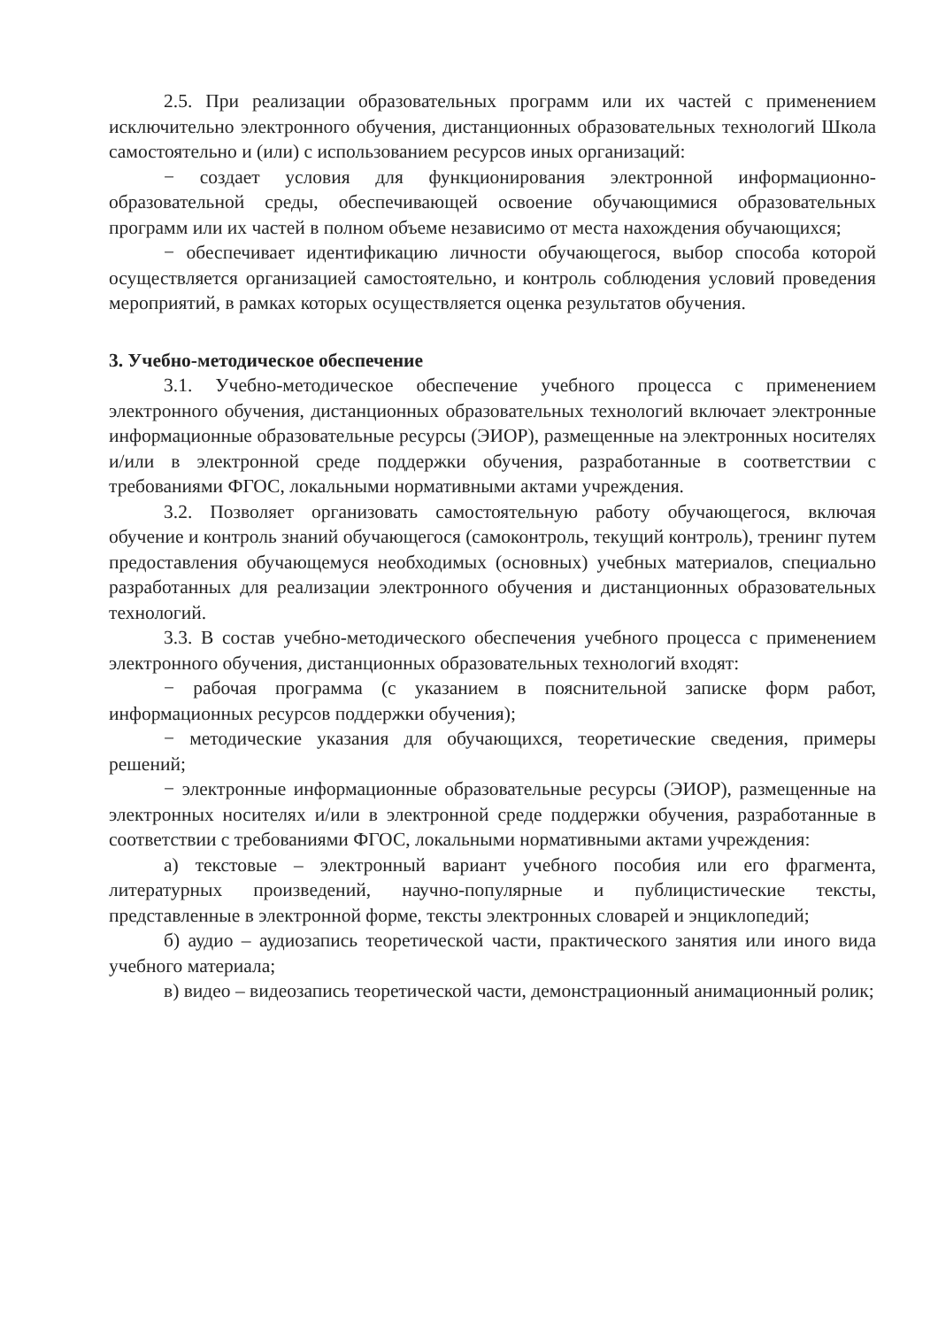2.5. При реализации образовательных программ или их частей с применением исключительно электронного обучения, дистанционных образовательных технологий Школа самостоятельно и (или) с использованием ресурсов иных организаций:
− создает условия для функционирования электронной информационно-образовательной среды, обеспечивающей освоение обучающимися образовательных программ или их частей в полном объеме независимо от места нахождения обучающихся;
− обеспечивает идентификацию личности обучающегося, выбор способа которой осуществляется организацией самостоятельно, и контроль соблюдения условий проведения мероприятий, в рамках которых осуществляется оценка результатов обучения.
3. Учебно-методическое обеспечение
3.1. Учебно-методическое обеспечение учебного процесса с применением электронного обучения, дистанционных образовательных технологий включает электронные информационные образовательные ресурсы (ЭИОР), размещенные на электронных носителях и/или в электронной среде поддержки обучения, разработанные в соответствии с требованиями ФГОС, локальными нормативными актами учреждения.
3.2. Позволяет организовать самостоятельную работу обучающегося, включая обучение и контроль знаний обучающегося (самоконтроль, текущий контроль), тренинг путем предоставления обучающемуся необходимых (основных) учебных материалов, специально разработанных для реализации электронного обучения и дистанционных образовательных технологий.
3.3. В состав учебно-методического обеспечения учебного процесса с применением электронного обучения, дистанционных образовательных технологий входят:
− рабочая программа (с указанием в пояснительной записке форм работ, информационных ресурсов поддержки обучения);
− методические указания для обучающихся, теоретические сведения, примеры решений;
− электронные информационные образовательные ресурсы (ЭИОР), размещенные на электронных носителях и/или в электронной среде поддержки обучения, разработанные в соответствии с требованиями ФГОС, локальными нормативными актами учреждения:
а) текстовые – электронный вариант учебного пособия или его фрагмента, литературных произведений, научно-популярные и публицистические тексты, представленные в электронной форме, тексты электронных словарей и энциклопедий;
б) аудио – аудиозапись теоретической части, практического занятия или иного вида учебного материала;
в) видео – видеозапись теоретической части, демонстрационный анимационный ролик;